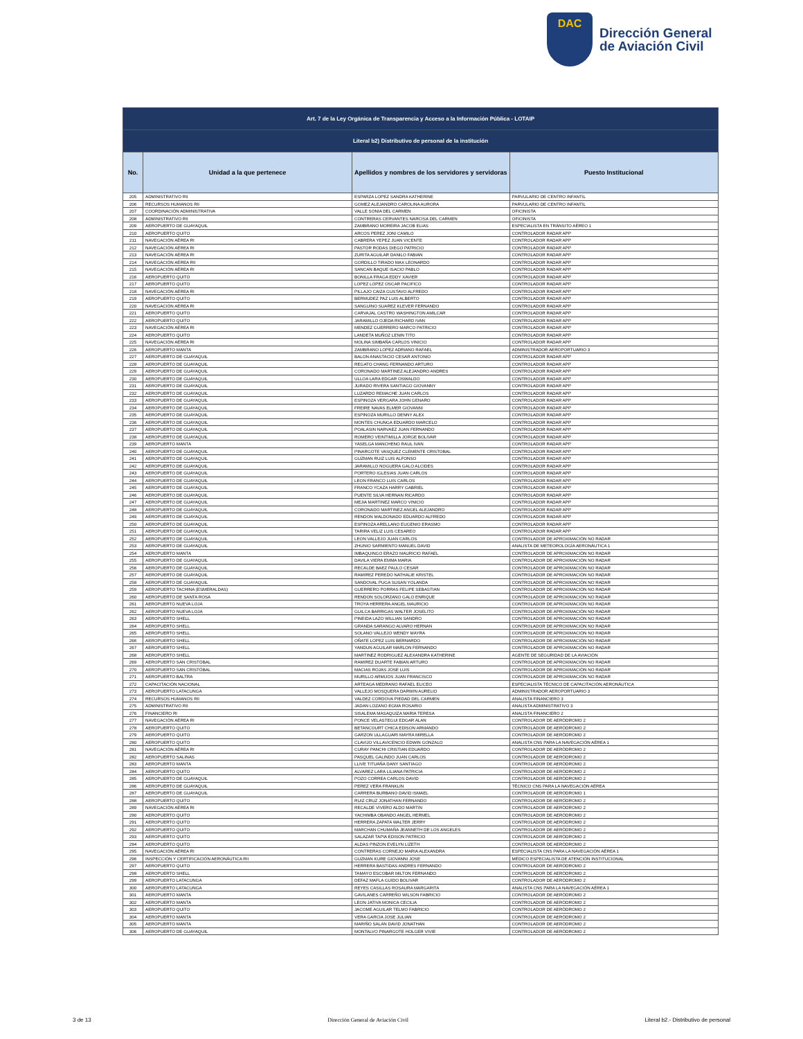DAC
Dirección General
de Aviación Civil
| Art. 7 de la Ley Orgánica de Transparencia y Acceso a la Información Pública - LOTAIP | | | |
| Literal b2) Distributivo de personal de la institución | | | |
| No. | Unidad a la que pertenece | Apellidos y nombres de los servidores y servidoras | Puesto Institucional |
| 205 | ADMINISTRATIVO RII | ESPARZA LOPEZ SANDRA KATHERINE | PARVULARIO DE CENTRO INFANTIL |
| 206 | RECURSOS HUMANOS RII | GOMEZ ALEJANDRO CAROLINA AURORA | PARVULARIO DE CENTRO INFANTIL |
| 207 | COORDINACIÓN ADMINISTRATIVA | VALLE SONIA DEL CARMEN | OFICINISTA |
| 208 | ADMINISTRATIVO RII | CONTRERAS CERVANTES NARCISA DEL CARMEN | OFICINISTA |
| 209 | AEROPUERTO DE GUAYAQUIL | ZAMBRANO MOREIRA JACOB ELIAS | ESPECIALISTA EN TRÁNSITO AÉREO 1 |
| 210 | AEROPUERTO QUITO | ARCOS PEREZ JONI CAMILO | CONTROLADOR RADAR APP |
| 211 | NAVEGACIÓN AÉREA RI | CABRERA YEPEZ JUAN VICENTE | CONTROLADOR RADAR APP |
| 212 | NAVEGACIÓN AÉREA RI | PASTOR RODAS DIEGO PATRICIO | CONTROLADOR RADAR APP |
| 213 | NAVEGACIÓN AÉREA RI | ZURITA AGUILAR DANILO FABIAN | CONTROLADOR RADAR APP |
| 214 | NAVEGACIÓN AÉREA RII | GORDILLO TIRADO MAX LEONARDO | CONTROLADOR RADAR APP |
| 215 | NAVEGACIÓN AÉREA RI | SANCAN BAQUE ISACIO PABLO | CONTROLADOR RADAR APP |
| 216 | AEROPUERTO QUITO | BONILLA FRAGA EDDY XAVIER | CONTROLADOR RADAR APP |
| 217 | AEROPUERTO QUITO | LOPEZ LOPEZ OSCAR PACIFICO | CONTROLADOR RADAR APP |
| 218 | NAVEGACIÓN AÉREA RI | PILLAJO CAIZA GUSTAVO ALFREDO | CONTROLADOR RADAR APP |
| 219 | AEROPUERTO QUITO | BERMUDEZ PAZ LUIS ALBERTO | CONTROLADOR RADAR APP |
| 220 | NAVEGACIÓN AÉREA RI | SANGUINO SUAREZ KLEVER FERNANDO | CONTROLADOR RADAR APP |
| 221 | AEROPUERTO QUITO | CARVAJAL CASTRO WASHINGTON AMILCAR | CONTROLADOR RADAR APP |
| 222 | AEROPUERTO QUITO | JARAMILLO OJEDA RICHARD IVAN | CONTROLADOR RADAR APP |
| 223 | NAVEGACIÓN AÉREA RI | MENDEZ GUERRERO MARCO PATRICIO | CONTROLADOR RADAR APP |
| 224 | AEROPUERTO QUITO | LANDETA MUÑOZ LENIN TITO | CONTROLADOR RADAR APP |
| 225 | NAVEGACIÓN AÉREA RI | MOLINA SIMBAÑA CARLOS VINICIO | CONTROLADOR RADAR APP |
| 226 | AEROPUERTO MANTA | ZAMBRANO LOPEZ ADRIANO RAFAEL | ADMINISTRADOR AEROPORTUARIO 3 |
| 227 | AEROPUERTO DE GUAYAQUIL | BALON ANASTACIO CESAR ANTONIO | CONTROLADOR RADAR APP |
| 228 | AEROPUERTO DE GUAYAQUIL | REGATO CHANG FERNANDO ARTURO | CONTROLADOR RADAR APP |
| 229 | AEROPUERTO DE GUAYAQUIL | CORONADO MARTINEZ ALEJANDRO ANDRES | CONTROLADOR RADAR APP |
| 230 | AEROPUERTO DE GUAYAQUIL | ULLOA LARA EDGAR OSWALDO | CONTROLADOR RADAR APP |
| 231 | AEROPUERTO DE GUAYAQUIL | JURADO RIVERA SANTIAGO GIOVANNY | CONTROLADOR RADAR APP |
| 232 | AEROPUERTO DE GUAYAQUIL | LUZARDO REMACHE JUAN CARLOS | CONTROLADOR RADAR APP |
| 233 | AEROPUERTO DE GUAYAQUIL | ESPINOZA VERGARA JOHN GENARO | CONTROLADOR RADAR APP |
| 234 | AEROPUERTO DE GUAYAQUIL | FREIRE NAVAS ELMER GIOVANNI | CONTROLADOR RADAR APP |
| 235 | AEROPUERTO DE GUAYAQUIL | ESPINOZA MURILLO DENNY ALEX | CONTROLADOR RADAR APP |
| 236 | AEROPUERTO DE GUAYAQUIL | MONTES CHUNGA EDUARDO MARCELO | CONTROLADOR RADAR APP |
| 237 | AEROPUERTO DE GUAYAQUIL | POALASIN NARVAEZ JUAN FERNANDO | CONTROLADOR RADAR APP |
| 238 | AEROPUERTO DE GUAYAQUIL | ROMERO VEINTIMILLA JORGE BOLIVAR | CONTROLADOR RADAR APP |
| 239 | AEROPUERTO MANTA | YASELGA MANCHENO RAUL IVAN | CONTROLADOR RADAR APP |
| 240 | AEROPUERTO DE GUAYAQUIL | PINARGOTE VASQUEZ CLEMENTE CRISTOBAL | CONTROLADOR RADAR APP |
| 241 | AEROPUERTO DE GUAYAQUIL | GUZMAN RUIZ LUIS ALFONSO | CONTROLADOR RADAR APP |
| 242 | AEROPUERTO DE GUAYAQUIL | JARAMILLO NOGUERA GALO ALCIDES | CONTROLADOR RADAR APP |
| 243 | AEROPUERTO DE GUAYAQUIL | PORTERO IGLESIAS JUAN CARLOS | CONTROLADOR RADAR APP |
| 244 | AEROPUERTO DE GUAYAQUIL | LEON FRANCO LUIS CARLOS | CONTROLADOR RADAR APP |
| 245 | AEROPUERTO DE GUAYAQUIL | FRANCO YCAZA HARRY GABRIEL | CONTROLADOR RADAR APP |
| 246 | AEROPUERTO DE GUAYAQUIL | PUENTE SILVA HERNAN RICARDO | CONTROLADOR RADAR APP |
| 247 | AEROPUERTO DE GUAYAQUIL | MEJIA MARTINEZ MARCO VINICIO | CONTROLADOR RADAR APP |
| 248 | AEROPUERTO DE GUAYAQUIL | CORONADO MARTINEZ ANGEL ALEJANDRO | CONTROLADOR RADAR APP |
| 249 | AEROPUERTO DE GUAYAQUIL | RENDON MALDONADO EDUARDO ALFREDO | CONTROLADOR RADAR APP |
| 250 | AEROPUERTO DE GUAYAQUIL | ESPINOZA ARELLANO EUGENIO ERASMO | CONTROLADOR RADAR APP |
| 251 | AEROPUERTO DE GUAYAQUIL | TARIRA VELIZ LUIS CESAREO | CONTROLADOR RADAR APP |
| 252 | AEROPUERTO DE GUAYAQUIL | LEON VALLEJO JUAN CARLOS | CONTROLADOR DE APROXIMACIÓN NO RADAR |
| 253 | AEROPUERTO DE GUAYAQUIL | ZHUNIO SARMIENTO MANUEL DAVID | ANALISTA DE METEOROLOGÍA AERONÁUTICA 1 |
| 254 | AEROPUERTO MANTA | IMBAQUINGO ERAZO MAURICIO RAFAEL | CONTROLADOR DE APROXIMACIÓN NO RADAR |
| 255 | AEROPUERTO DE GUAYAQUIL | DAVILA VIERA EMMA MARIA | CONTROLADOR DE APROXIMACIÓN NO RADAR |
| 256 | AEROPUERTO DE GUAYAQUIL | RECALDE BAEZ PAULO CESAR | CONTROLADOR DE APROXIMACIÓN NO RADAR |
| 257 | AEROPUERTO DE GUAYAQUIL | RAMIREZ PEREDO NATHALIE KRISTEL | CONTROLADOR DE APROXIMACIÓN NO RADAR |
| 258 | AEROPUERTO DE GUAYAQUIL | SANDOVAL PUGA SUSAN YOLANDA | CONTROLADOR DE APROXIMACIÓN NO RADAR |
| 259 | AEROPUERTO TACHINA (ESMERALDAS) | GUERRERO PORRAS FELIPE SEBASTIAN | CONTROLADOR DE APROXIMACIÓN NO RADAR |
| 260 | AEROPUERTO DE SANTA ROSA | RENDON SOLORZANO GALO ENRIQUE | CONTROLADOR DE APROXIMACIÓN NO RADAR |
| 261 | AEROPUERTO NUEVA LOJA | TROYA HERRERA ANGEL MAURICIO | CONTROLADOR DE APROXIMACIÓN NO RADAR |
| 262 | AEROPUERTO NUEVA LOJA | GUILCA BARRIGAS WALTER JOSELITO | CONTROLADOR DE APROXIMACIÓN NO RADAR |
| 263 | AEROPUERTO SHELL | PINEIDA LAZO WILLIAN SANDRO | CONTROLADOR DE APROXIMACIÓN NO RADAR |
| 264 | AEROPUERTO SHELL | GRANDA SARANGO ALVARO HERNAN | CONTROLADOR DE APROXIMACIÓN NO RADAR |
| 265 | AEROPUERTO SHELL | SOLANO VALLEJO WENDY MAYRA | CONTROLADOR DE APROXIMACIÓN NO RADAR |
| 266 | AEROPUERTO SHELL | OÑATE LOPEZ LUIS BERNARDO | CONTROLADOR DE APROXIMACIÓN NO RADAR |
| 267 | AEROPUERTO SHELL | YANDUN AGUILAR MARLON FERNANDO | CONTROLADOR DE APROXIMACIÓN NO RADAR |
| 268 | AEROPUERTO SHELL | MARTINEZ RODRIGUEZ ALEXANDRA KATHERINE | AGENTE DE SEGURIDAD DE LA AVIACIÓN |
| 269 | AEROPUERTO SAN CRISTÓBAL | RAMIREZ DUARTE FABIAN ARTURO | CONTROLADOR DE APROXIMACIÓN NO RADAR |
| 270 | AEROPUERTO SAN CRISTÓBAL | MACIAS ROJAS JOSE LUIS | CONTROLADOR DE APROXIMACIÓN NO RADAR |
| 271 | AEROPUERTO BALTRA | MURILLO ARMIJOS JUAN FRANCISCO | CONTROLADOR DE APROXIMACIÓN NO RADAR |
| 272 | CAPACITACIÓN NACIONAL | ARTEAGA MEDRANO RAFAEL ELICEO | ESPECIALISTA TÉCNICO DE CAPACITACIÓN AERONÁUTICA |
| 273 | AEROPUERTO LATACUNGA | VALLEJO MOSQUERA DARWIN AURELIO | ADMINISTRADOR AEROPORTUARIO 3 |
| 274 | RECURSOS HUMANOS RII | VALDEZ CORDOVA PIEDAD DEL CARMEN | ANALISTA FINANCIERO 3 |
| 275 | ADMINISTRATIVO RII | JADAN LOZANO EGMA ROSARIO | ANALISTA ADMINISTRATIVO 3 |
| 276 | FINANCIERO RI | SISALEMA MASAQUIZA MARIA TERESA | ANALISTA FINANCIERO 2 |
| 277 | NAVEGACIÓN AÉREA RI | PONCE VELASTEGUI EDGAR ALAN | CONTROLADOR DE AERÓDROMO 2 |
| 278 | AEROPUERTO QUITO | BETANCOURT CHICA EDISON ARMANDO | CONTROLADOR DE AERÓDROMO 2 |
| 279 | AEROPUERTO QUITO | GARZON ULLAGUARI MAYRA MIRELLA | CONTROLADOR DE AERÓDROMO 2 |
| 280 | AEROPUERTO QUITO | CLAVIJO VILLAVICENCIO EDWIN GONZALO | ANALISTA CNS PARA LA NAVEGACIÓN AÉREA 1 |
| 281 | NAVEGACIÓN AÉREA RI | CURAY PANCHI CRISTIAN EDUARDO | CONTROLADOR DE AERÓDROMO 2 |
| 282 | AEROPUERTO SALINAS | PASQUEL GALINDO JUAN CARLOS | CONTROLADOR DE AERÓDROMO 2 |
| 283 | AEROPUERTO MANTA | LLIVE TITUAÑA DANY SANTIAGO | CONTROLADOR DE AERÓDROMO 2 |
| 284 | AEROPUERTO QUITO | ALVAREZ LARA LILIANA PATRICIA | CONTROLADOR DE AERÓDROMO 2 |
| 285 | AEROPUERTO DE GUAYAQUIL | POZO CORREA CARLOS DAVID | CONTROLADOR DE AERÓDROMO 2 |
| 286 | AEROPUERTO DE GUAYAQUIL | PEREZ VERA FRANKLIN | TÉCNICO CNS PARA LA NAVEGACIÓN AÉREA |
| 287 | AEROPUERTO DE GUAYAQUIL | CARRERA BURBANO DAVID ISMAEL | CONTROLADOR DE AERÓDROMO 1 |
| 288 | AEROPUERTO QUITO | RUIZ CRUZ JONATHAN FERNANDO | CONTROLADOR DE AERÓDROMO 2 |
| 289 | NAVEGACIÓN AÉREA RI | RECALDE VIVERO ALDO MARTIN | CONTROLADOR DE AERÓDROMO 2 |
| 290 | AEROPUERTO QUITO | YACHIMBA OBANDO ANGEL HERMEL | CONTROLADOR DE AERÓDROMO 2 |
| 291 | AEROPUERTO QUITO | HERRERA ZAPATA WALTER JERRY | CONTROLADOR DE AERÓDROMO 2 |
| 292 | AEROPUERTO QUITO | MARCHAN CHUMAÑA JEANNETH DE LOS ANGELES | CONTROLADOR DE AERÓDROMO 2 |
| 293 | AEROPUERTO QUITO | SALAZAR TAPIA EDISON PATRICIO | CONTROLADOR DE AERÓDROMO 2 |
| 294 | AEROPUERTO QUITO | ALDAS PINZON EVELYN LIZETH | CONTROLADOR DE AERÓDROMO 2 |
| 295 | NAVEGACIÓN AÉREA RI | CONTRERAS CORNEJO MARIA ALEXANDRA | ESPECIALISTA CNS PARA LA NAVEGACIÓN AÉREA 1 |
| 296 | INSPECCIÓN Y CERTIFICACIÓN AERONÁUTICA RII | GUZMAN KURE GIOVANNI JOSE | MÉDICO ESPECIALISTA DE ATENCIÓN INSTITUCIONAL |
| 297 | AEROPUERTO QUITO | HERRERA BASTIDAS ANDRES FERNANDO | CONTROLADOR DE AERÓDROMO 2 |
| 298 | AEROPUERTO SHELL | TAMAYO ESCOBAR MILTON FERNANDO | CONTROLADOR DE AERÓDROMO 2 |
| 299 | AEROPUERTO LATACUNGA | DEFAZ MAFLA GUIDO BOLIVAR | CONTROLADOR DE AERÓDROMO 2 |
| 300 | AEROPUERTO LATACUNGA | REYES CASILLAS ROSAURA MARGARITA | ANALISTA CNS PARA LA NAVEGACIÓN AÉREA 1 |
| 301 | AEROPUERTO MANTA | GAVILANES CARREÑO WILSON FABRICIO | CONTROLADOR DE AERÓDROMO 2 |
| 302 | AEROPUERTO MANTA | LEON JATIVA MONICA CECILIA | CONTROLADOR DE AERÓDROMO 2 |
| 303 | AEROPUERTO QUITO | JACOME AGUILAR TELMO FABRICIO | CONTROLADOR DE AERÓDROMO 2 |
| 304 | AEROPUERTO MANTA | VERA GARCIA JOSE JULIAN | CONTROLADOR DE AERÓDROMO 2 |
| 305 | AEROPUERTO MANTA | MARIÑO SALAN DAVID JONATHAN | CONTROLADOR DE AERÓDROMO 2 |
| 306 | AEROPUERTO DE GUAYAQUIL | MONTALVO PINARGOTE HOLGER VIVIE | CONTROLADOR DE AERÓDROMO 2 |
3 de 13 Dirección General de Aviación Civil Literal b2.- Distributivo de personal